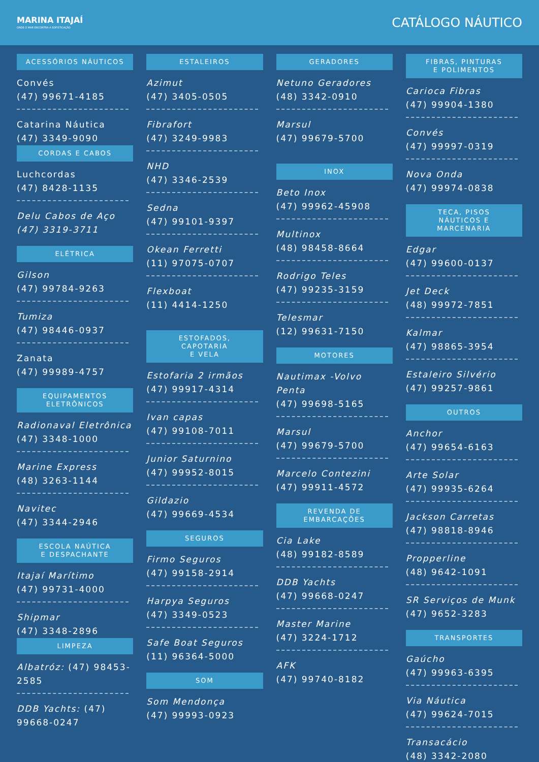MARINA ITAJAÍ
ONDE O MAR ENCONTRA A SOFISTICAÇÃO
CATÁLOGO NÁUTICO
ACESSÓRIOS NÁUTICOS
Convés
(47) 99671-4185
Catarina Náutica
(47) 3349-9090
CORDAS E CABOS
Luchcordas
(47) 8428-1135
Delu Cabos de Aço
(47) 3319-3711
ELÉTRICA
Gilson
(47) 99784-9263
Tumiza
(47) 98446-0937
Zanata
(47) 99989-4757
EQUIPAMENTOS
ELETRÔNICOS
Radionaval Eletrônica
(47) 3348-1000
Marine Express
(48) 3263-1144
Navitec
(47) 3344-2946
ESCOLA NAÚTICA
E DESPACHANTE
Itajaí Marítimo
(47) 99731-4000
Shipmar
(47) 3348-2896
LIMPEZA
Albatróz: (47) 98453-2585
DDB Yachts: (47) 99668-0247
ESTALEIROS
Azimut
(47) 3405-0505
Fibrafort
(47) 3249-9983
NHD
(47) 3346-2539
Sedna
(47) 99101-9397
Okean Ferretti
(11) 97075-0707
Flexboat
(11) 4414-1250
ESTOFADOS,
CAPOTARIA
E VELA
Estofaria 2 irmãos
(47) 99917-4314
Ivan capas
(47) 99108-7011
Junior Saturnino
(47) 99952-8015
Gildazio
(47) 99669-4534
SEGUROS
Firmo Seguros
(47) 99158-2914
Harpya Seguros
(47) 3349-0523
Safe Boat Seguros
(11) 96364-5000
SOM
Som Mendonça
(47) 99993-0923
GERADORES
Netuno Geradores
(48) 3342-0910
Marsul
(47) 99679-5700
INOX
Beto Inox
(47) 99962-45908
Multinox
(48) 98458-8664
Rodrigo Teles
(47) 99235-3159
Telesmar
(12) 99631-7150
MOTORES
Nautimax -Volvo Penta
(47) 99698-5165
Marsul
(47) 99679-5700
Marcelo Contezini
(47) 99911-4572
REVENDA DE
EMBARCAÇÕES
Cia Lake
(48) 99182-8589
DDB Yachts
(47) 99668-0247
Master Marine
(47) 3224-1712
AFK
(47) 99740-8182
FIBRAS, PINTURAS
E POLIMENTOS
Carioca Fibras
(47) 99904-1380
Convés
(47) 99997-0319
Nova Onda
(47) 99974-0838
TECA, PISOS
NÁUTICOS E
MARCENARIA
Edgar
(47) 99600-0137
Jet Deck
(48) 99972-7851
Kalmar
(47) 98865-3954
Estaleiro Silvério
(47) 99257-9861
OUTROS
Anchor
(47) 99654-6163
Arte Solar
(47) 99935-6264
Jackson Carretas
(47) 98818-8946
Propperline
(48) 9642-1091
SR Serviços de Munk
(47) 9652-3283
TRANSPORTES
Gaúcho
(47) 99963-6395
Via Náutica
(47) 99624-7015
Transacácio
(48) 3342-2080